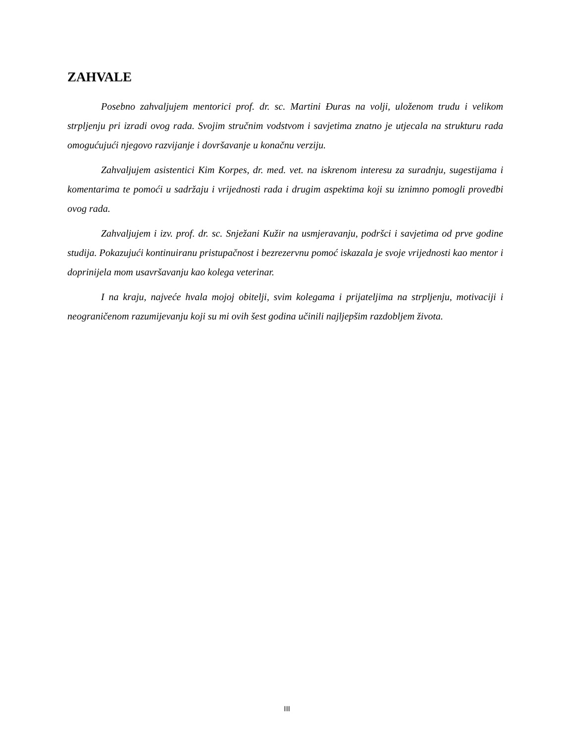ZAHVALE
Posebno zahvaljujem mentorici prof. dr. sc. Martini Đuras na volji, uloženom trudu i velikom strpljenju pri izradi ovog rada. Svojim stručnim vodstvom i savjetima znatno je utjecala na strukturu rada omogućujući njegovo razvijanje i dovršavanje u konačnu verziju.
Zahvaljujem asistentici Kim Korpes, dr. med. vet. na iskrenom interesu za suradnju, sugestijama i komentarima te pomoći u sadržaju i vrijednosti rada i drugim aspektima koji su iznimno pomogli provedbi ovog rada.
Zahvaljujem i izv. prof. dr. sc. Snježani Kužir na usmjeravanju, podršci i savjetima od prve godine studija. Pokazujući kontinuiranu pristupačnost i bezrezervnu pomoć iskazala je svoje vrijednosti kao mentor i doprinijela mom usavršavanju kao kolega veterinar.
I na kraju, najveće hvala mojoj obitelji, svim kolegama i prijateljima na strpljenju, motivaciji i neograničenom razumijevanju koji su mi ovih šest godina učinili najljepšim razdobljem života.
III